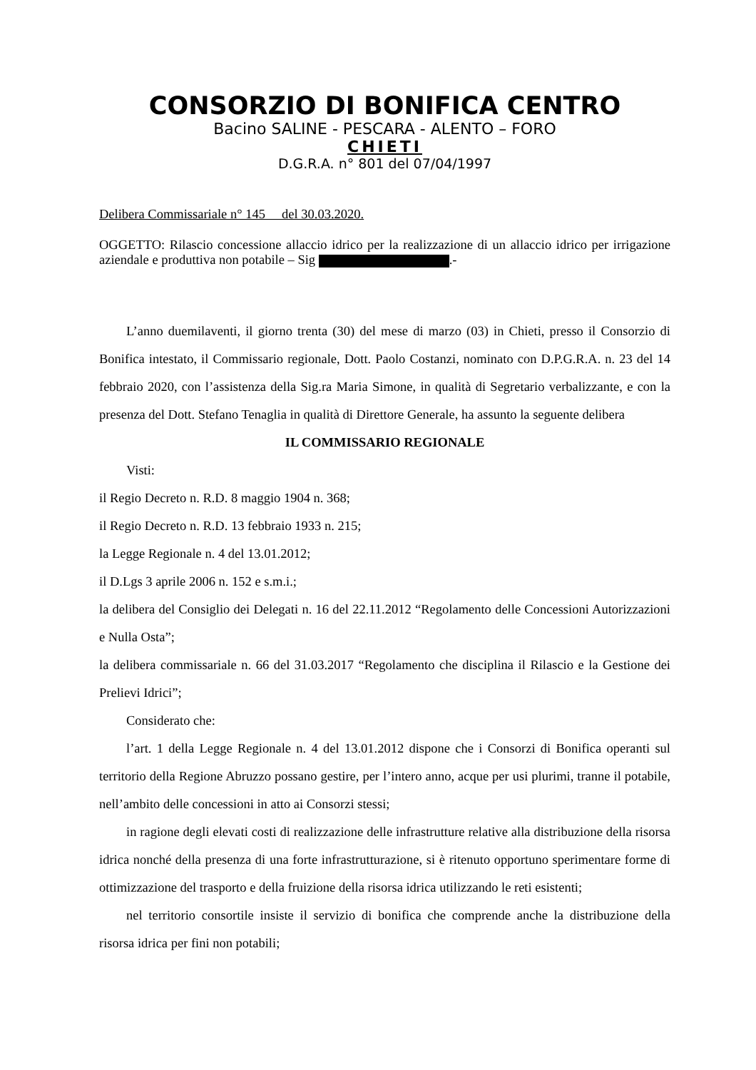CONSORZIO DI BONIFICA CENTRO
Bacino SALINE - PESCARA - ALENTO – FORO
CHIETI
D.G.R.A. n° 801 del 07/04/1997
Delibera Commissariale n° 145 del 30.03.2020.
OGGETTO: Rilascio concessione allaccio idrico per la realizzazione di un allaccio idrico per irrigazione aziendale e produttiva non potabile – Sig .-
L’anno duemilaventi, il giorno trenta (30) del mese di marzo (03) in Chieti, presso il Consorzio di Bonifica intestato, il Commissario regionale, Dott. Paolo Costanzi, nominato con D.P.G.R.A. n. 23 del 14 febbraio 2020, con l’assistenza della Sig.ra Maria Simone, in qualità di Segretario verbalizzante, e con la presenza del Dott. Stefano Tenaglia in qualità di Direttore Generale, ha assunto la seguente delibera
IL COMMISSARIO REGIONALE
Visti:
il Regio Decreto n. R.D. 8 maggio 1904 n. 368;
il Regio Decreto n. R.D. 13 febbraio 1933 n. 215;
la Legge Regionale n. 4 del 13.01.2012;
il D.Lgs 3 aprile 2006 n. 152 e s.m.i.;
la delibera del Consiglio dei Delegati n. 16 del 22.11.2012 “Regolamento delle Concessioni Autorizzazioni e Nulla Osta”;
la delibera commissariale n. 66 del 31.03.2017 “Regolamento che disciplina il Rilascio e la Gestione dei Prelievi Idrici”;
Considerato che:
l’art. 1 della Legge Regionale n. 4 del 13.01.2012 dispone che i Consorzi di Bonifica operanti sul territorio della Regione Abruzzo possano gestire, per l’intero anno, acque per usi plurimi, tranne il potabile, nell’ambito delle concessioni in atto ai Consorzi stessi;
in ragione degli elevati costi di realizzazione delle infrastrutture relative alla distribuzione della risorsa idrica nonché della presenza di una forte infrastrutturazione, si è ritenuto opportuno sperimentare forme di ottimizzazione del trasporto e della fruizione della risorsa idrica utilizzando le reti esistenti;
nel territorio consortile insiste il servizio di bonifica che comprende anche la distribuzione della risorsa idrica per fini non potabili;